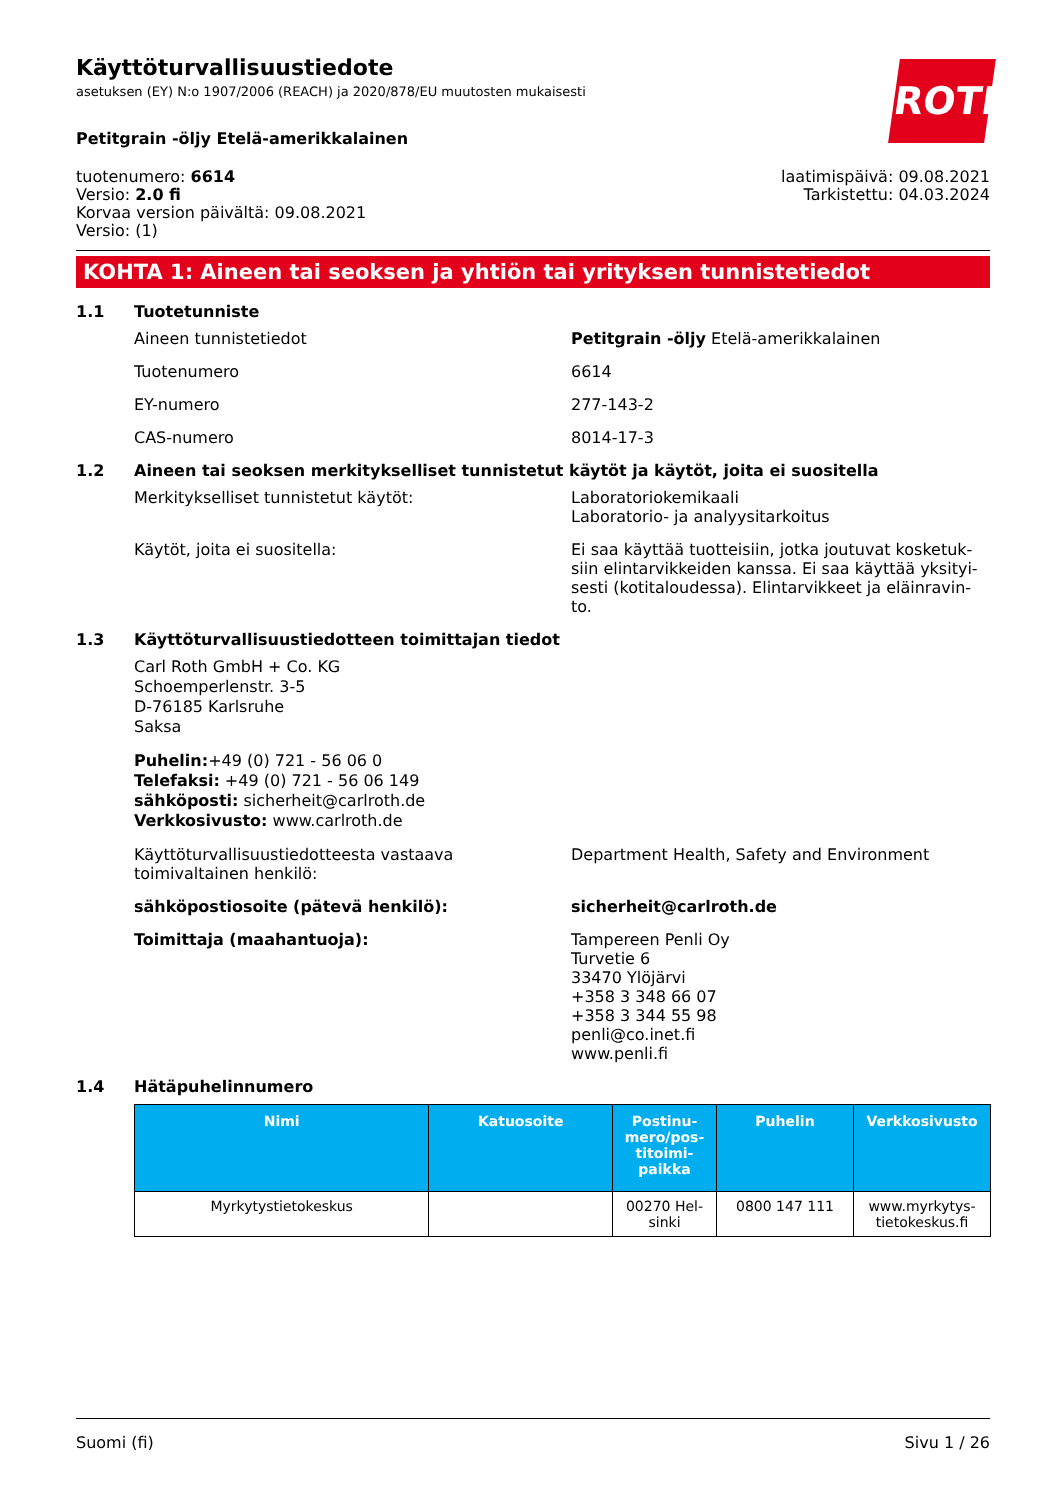ROTH
Käyttöturvallisuustiedote
asetuksen (EY) N:o 1907/2006 (REACH) ja 2020/878/EU muutosten mukaisesti
Petitgrain -öljy Etelä-amerikkalainen
tuotenumero: 6614
Versio: 2.0 fi
Korvaa version päivältä: 09.08.2021
Versio: (1)
laatimispäivä: 09.08.2021
Tarkistettu: 04.03.2024
KOHTA 1: Aineen tai seoksen ja yhtiön tai yrityksen tunnistetiedot
1.1 Tuotetunniste
Aineen tunnistetiedot Petitgrain -öljy Etelä-amerikkalainen
Tuotenumero 6614
EY-numero 277-143-2
CAS-numero 8014-17-3
1.2 Aineen tai seoksen merkitykselliset tunnistetut käytöt ja käytöt, joita ei suositella
Merkitykselliset tunnistetut käytöt: Laboratoriokemikaali
Laboratorio- ja analyysitarkoitus
Käytöt, joita ei suositella: Ei saa käyttää tuotteisiin, jotka joutuvat kosketuk-siin elintarvikkeiden kanssa. Ei saa käyttää yksityi-sesti (kotitaloudessa). Elintarvikkeet ja eläinravin-to.
1.3 Käyttöturvallisuustiedotteen toimittajan tiedot
Carl Roth GmbH + Co. KG
Schoemperlenstr. 3-5
D-76185 Karlsruhe
Saksa
Puhelin:+49 (0) 721 - 56 06 0
Telefaksi: +49 (0) 721 - 56 06 149
sähköposti: sicherheit@carlroth.de
Verkkosivusto: www.carlroth.de
Käyttöturvallisuustiedotteesta vastaava toimivaltainen henkilö:
Department Health, Safety and Environment
sähköpostiosoite (pätevä henkilö): sicherheit@carlroth.de
Toimittaja (maahantuoja): Tampereen Penli Oy
Turvetie 6
33470 Ylöjärvi
+358 3 348 66 07
+358 3 344 55 98
penli@co.inet.fi
www.penli.fi
1.4 Hätäpuhelinnumero
| Nimi | Katuosoite | Postinu-mero/pos-titoimi-paikka | Puhelin | Verkkosivusto |
| --- | --- | --- | --- | --- |
| Myrkytystietokeskus | | 00270 Hel-sinki | 0800 147 111 | www.myrkytys-tietokeskus.fi |
Suomi (fi) Sivu 1 / 26